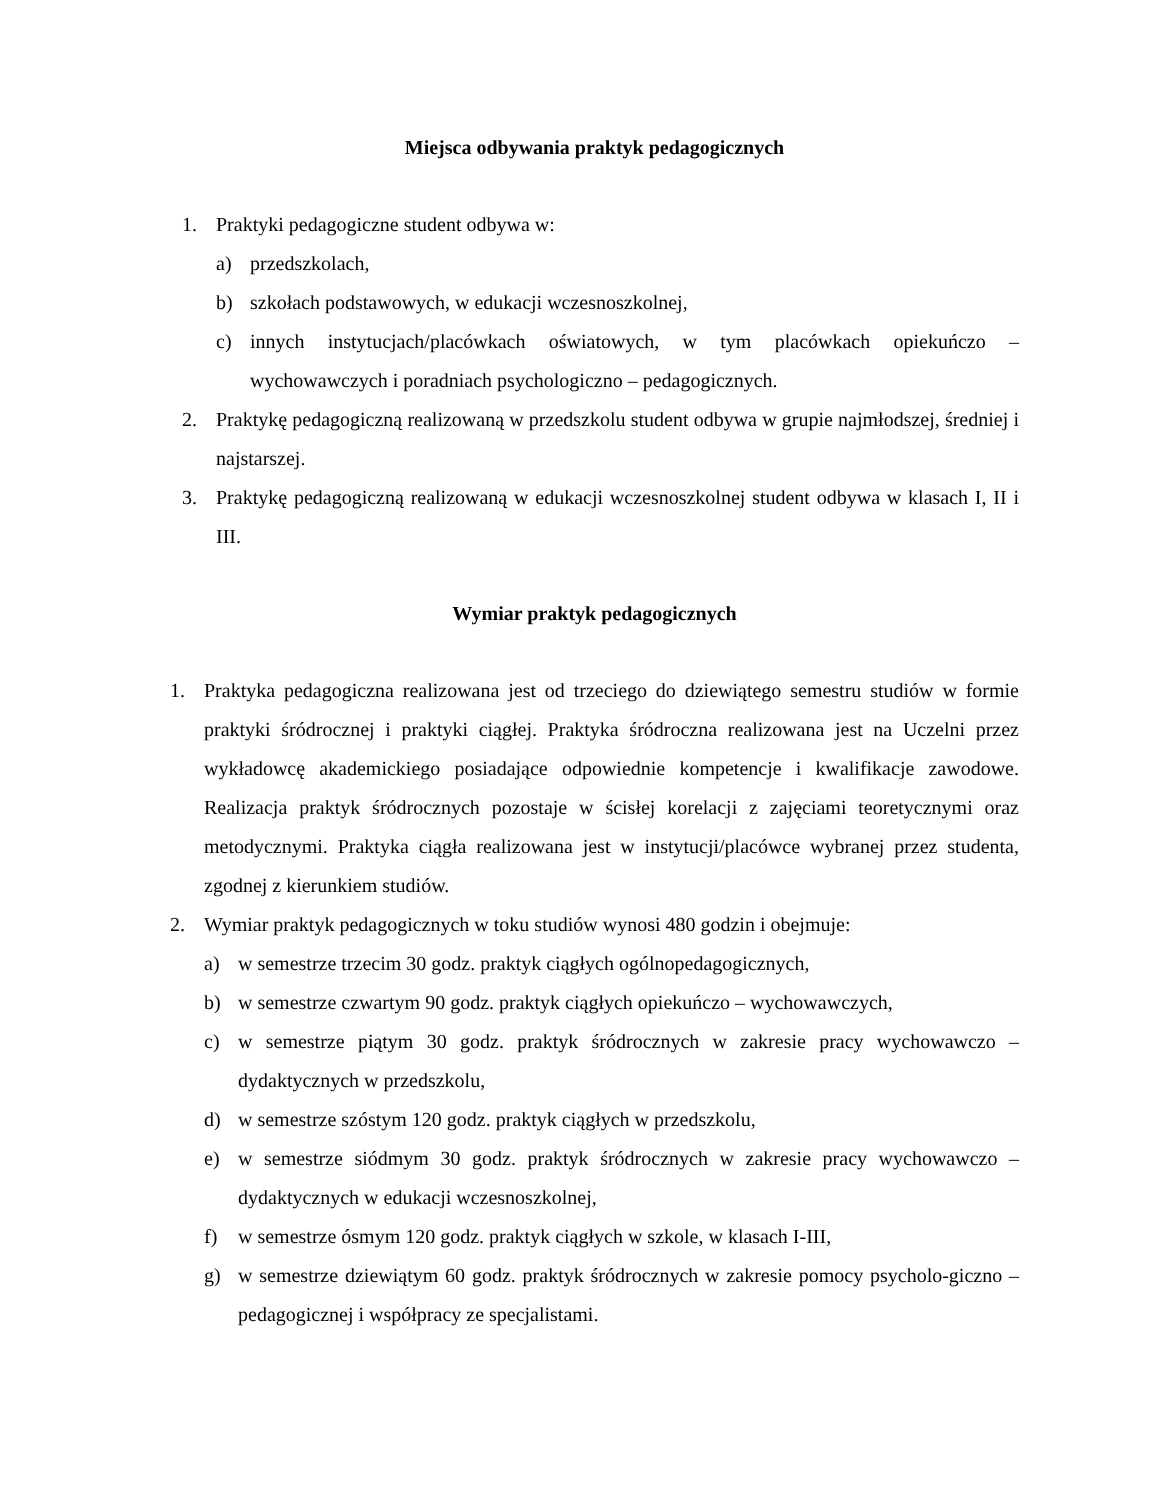Miejsca odbywania praktyk pedagogicznych
1. Praktyki pedagogiczne student odbywa w:
a) przedszkolach,
b) szkołach podstawowych, w edukacji wczesnoszkolnej,
c) innych instytucjach/placówkach oświatowych, w tym placówkach opiekuńczo – wychowawczych i poradniach psychologiczno – pedagogicznych.
2. Praktykę pedagogiczną realizowaną w przedszkolu student odbywa w grupie najmłodszej, średniej i najstarszej.
3. Praktykę pedagogiczną realizowaną w edukacji wczesnoszkolnej student odbywa w klasach I, II i III.
Wymiar praktyk pedagogicznych
1. Praktyka pedagogiczna realizowana jest od trzeciego do dziewiątego semestru studiów w formie praktyki śródrocznej i praktyki ciągłej. Praktyka śródroczna realizowana jest na Uczelni przez wykładowcę akademickiego posiadające odpowiednie kompetencje i kwalifikacje zawodowe. Realizacja praktyk śródrocznych pozostaje w ścisłej korelacji z zajęciami teoretycznymi oraz metodycznymi. Praktyka ciągła realizowana jest w instytucji/placówce wybranej przez studenta, zgodnej z kierunkiem studiów.
2. Wymiar praktyk pedagogicznych w toku studiów wynosi 480 godzin i obejmuje:
a) w semestrze trzecim 30 godz. praktyk ciągłych ogólnopedagogicznych,
b) w semestrze czwartym 90 godz. praktyk ciągłych opiekuńczo – wychowawczych,
c) w semestrze piątym 30 godz. praktyk śródrocznych w zakresie pracy wychowawczo – dydaktycznych w przedszkolu,
d) w semestrze szóstym 120 godz. praktyk ciągłych w przedszkolu,
e) w semestrze siódmym 30 godz. praktyk śródrocznych w zakresie pracy wychowawczo – dydaktycznych w edukacji wczesnoszkolnej,
f) w semestrze ósmym 120 godz. praktyk ciągłych w szkole, w klasach I-III,
g) w semestrze dziewiątym 60 godz. praktyk śródrocznych w zakresie pomocy psycholo-giczno – pedagogicznej i współpracy ze specjalistami.